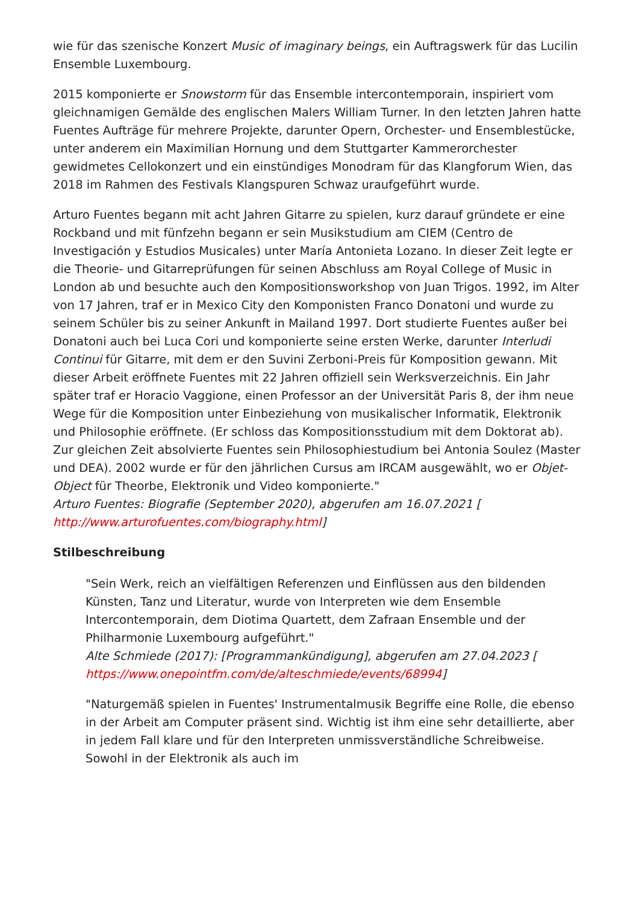wie für das szenische Konzert Music of imaginary beings, ein Auftragswerk für das Lucilin Ensemble Luxembourg.
2015 komponierte er Snowstorm für das Ensemble intercontemporain, inspiriert vom gleichnamigen Gemälde des englischen Malers William Turner. In den letzten Jahren hatte Fuentes Aufträge für mehrere Projekte, darunter Opern, Orchester- und Ensemblestücke, unter anderem ein Maximilian Hornung und dem Stuttgarter Kammerorchester gewidmetes Cellokonzert und ein einstündiges Monodram für das Klangforum Wien, das 2018 im Rahmen des Festivals Klangspuren Schwaz uraufgeführt wurde.
Arturo Fuentes begann mit acht Jahren Gitarre zu spielen, kurz darauf gründete er eine Rockband und mit fünfzehn begann er sein Musikstudium am CIEM (Centro de Investigación y Estudios Musicales) unter María Antonieta Lozano. In dieser Zeit legte er die Theorie- und Gitarreprüfungen für seinen Abschluss am Royal College of Music in London ab und besuchte auch den Kompositionsworkshop von Juan Trigos. 1992, im Alter von 17 Jahren, traf er in Mexico City den Komponisten Franco Donatoni und wurde zu seinem Schüler bis zu seiner Ankunft in Mailand 1997. Dort studierte Fuentes außer bei Donatoni auch bei Luca Cori und komponierte seine ersten Werke, darunter Interludi Continui für Gitarre, mit dem er den Suvini Zerboni-Preis für Komposition gewann. Mit dieser Arbeit eröffnete Fuentes mit 22 Jahren offiziell sein Werksverzeichnis. Ein Jahr später traf er Horacio Vaggione, einen Professor an der Universität Paris 8, der ihm neue Wege für die Komposition unter Einbeziehung von musikalischer Informatik, Elektronik und Philosophie eröffnete. (Er schloss das Kompositionsstudium mit dem Doktorat ab). Zur gleichen Zeit absolvierte Fuentes sein Philosophiestudium bei Antonia Soulez (Master und DEA). 2002 wurde er für den jährlichen Cursus am IRCAM ausgewählt, wo er Objet-Object für Theorbe, Elektronik und Video komponierte."
Arturo Fuentes: Biografie (September 2020), abgerufen am 16.07.2021 [
http://www.arturofuentes.com/biography.html]
Stilbeschreibung
"Sein Werk, reich an vielfältigen Referenzen und Einflüssen aus den bildenden Künsten, Tanz und Literatur, wurde von Interpreten wie dem Ensemble Intercontemporain, dem Diotima Quartett, dem Zafraan Ensemble und der Philharmonie Luxembourg aufgeführt."
Alte Schmiede (2017): [Programmankündigung], abgerufen am 27.04.2023 [
https://www.onepointfm.com/de/alteschmiede/events/68994]
"Naturgemäß spielen in Fuentes' Instrumentalmusik Begriffe eine Rolle, die ebenso in der Arbeit am Computer präsent sind. Wichtig ist ihm eine sehr detaillierte, aber in jedem Fall klare und für den Interpreten unmissverständliche Schreibweise. Sowohl in der Elektronik als auch im